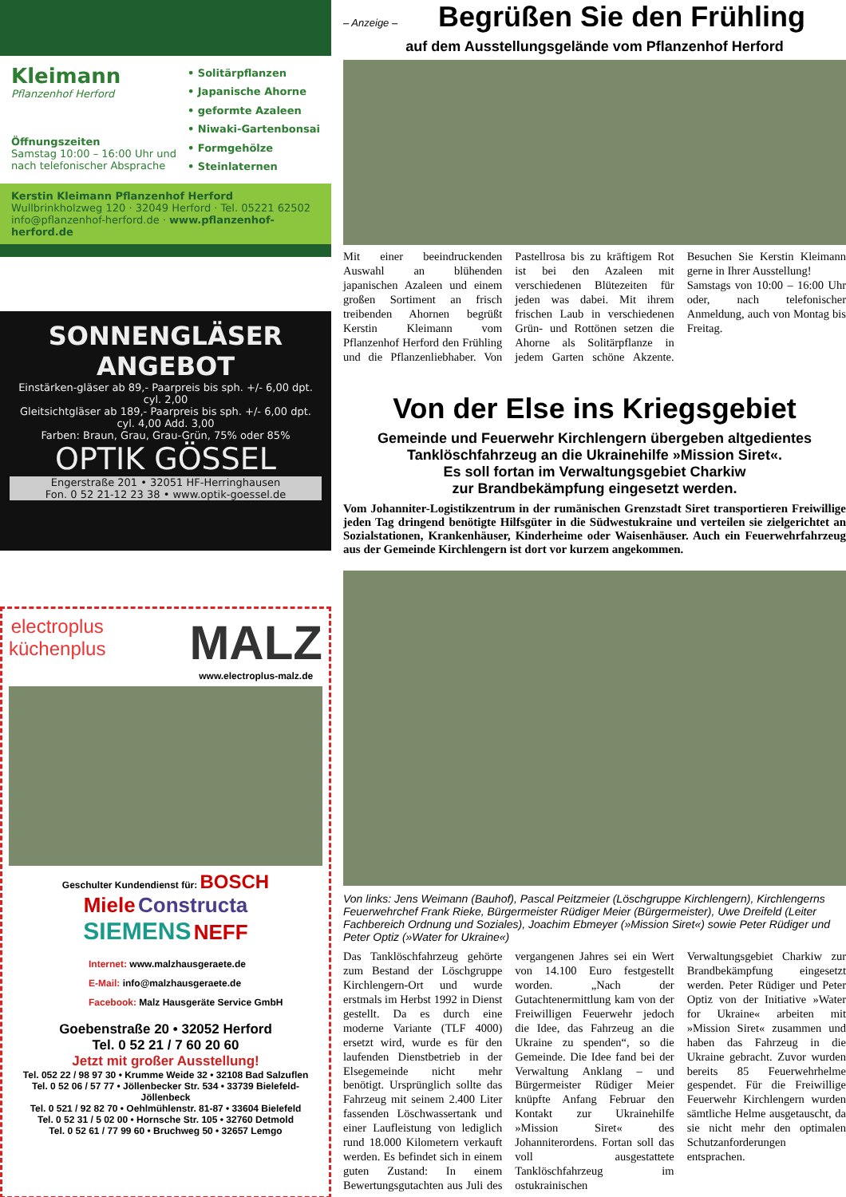Kleimann
Pflanzenhof Herford
Öffnungszeiten
Samstag 10:00 – 16:00 Uhr und
nach telefonischer Absprache
• Solitärpflanzen
• Japanische Ahorne
• geformte Azaleen
• Niwaki-Gartenbonsai
• Formgehölze
• Steinlaternen
Kerstin Kleimann Pflanzenhof Herford
Wullbrinkholzweg 120 · 32049 Herford · Tel. 05221 62502
info@pflanzenhof-herford.de · www.pflanzenhof-herford.de
SONNENGLÄSER
ANGEBOT
Einstärken-gläser ab 89,- Paarpreis bis sph. +/- 6,00 dpt. cyl. 2,00
Gleitsichtgläser ab 189,- Paarpreis bis sph. +/- 6,00 dpt. cyl. 4,00 Add. 3,00
Farben: Braun, Grau, Grau-Grün, 75% oder 85%
OPTIK GÖSSEL
Engerstraße 201 • 32051 HF-Herringhausen
Fon. 0 52 21-12 23 38 • www.optik-goessel.de
electroplus
küchenplus
MALZ
www.electroplus-malz.de
Geschulter Kundendienst für: BOSCH
Miele Constructa
SIEMENS NEFF
Internet: www.malzhausgeraete.de
E-Mail: info@malzhausgeraete.de
Facebook: Malz Hausgeräte Service GmbH
Goebenstraße 20 • 32052 Herford
Tel. 0 52 21 / 7 60 20 60
Jetzt mit großer Ausstellung!
Tel. 052 22 / 98 97 30 • Krumme Weide 32 • 32108 Bad Salzuflen
Tel. 0 52 06 / 57 77 • Jöllenbecker Str. 534 • 33739 Bielefeld-Jöllenbeck
Tel. 0 521 / 92 82 70 • Oehlmühlenstr. 81-87 • 33604 Bielefeld
Tel. 0 52 31 / 5 02 00 • Hornsche Str. 105 • 32760 Detmold
Tel. 0 52 61 / 77 99 60 • Bruchweg 50 • 32657 Lemgo
– Anzeige –
Begrüßen Sie den Frühling
auf dem Ausstellungsgelände vom Pflanzenhof Herford
Mit einer beeindruckenden Auswahl an blühenden japanischen Azaleen und einem großen Sortiment an frisch treibenden Ahornen begrüßt Kerstin Kleimann vom Pflanzenhof Herford den Frühling und die Pflanzenliebhaber. Von Pastellrosa bis zu kräftigem Rot ist bei den Azaleen mit verschiedenen Blütezeiten für jeden was dabei. Mit ihrem frischen Laub in verschiedenen Grün- und Rottönen setzen die Ahorne als Solitärpflanze in jedem Garten schöne Akzente. Besuchen Sie Kerstin Kleimann gerne in Ihrer Ausstellung!
Samstags von 10:00 – 16:00 Uhr oder, nach telefonischer Anmeldung, auch von Montag bis Freitag.
Von der Else ins Kriegsgebiet
Gemeinde und Feuerwehr Kirchlengern übergeben altgedientes Tanklöschfahrzeug an die Ukrainehilfe »Mission Siret«.
Es soll fortan im Verwaltungsgebiet Charkiw
zur Brandbekämpfung eingesetzt werden.
Vom Johanniter-Logistikzentrum in der rumänischen Grenzstadt Siret transportieren Freiwillige jeden Tag dringend benötigte Hilfsgüter in die Südwestukraine und verteilen sie zielgerichtet an Sozialstationen, Krankenhäuser, Kinderheime oder Waisenhäuser. Auch ein Feuerwehrfahrzeug aus der Gemeinde Kirchlengern ist dort vor kurzem angekommen.
Von links: Jens Weimann (Bauhof), Pascal Peitzmeier (Löschgruppe Kirchlengern), Kirchlengerns Feuerwehrchef Frank Rieke, Bürgermeister Rüdiger Meier (Bürgermeister), Uwe Dreifeld (Leiter Fachbereich Ordnung und Soziales), Joachim Ebmeyer (»Mission Siret«) sowie Peter Rüdiger und Peter Optiz (»Water for Ukraine«)
Das Tanklöschfahrzeug gehörte zum Bestand der Löschgruppe Kirchlengern-Ort und wurde erstmals im Herbst 1992 in Dienst gestellt. Da es durch eine moderne Variante (TLF 4000) ersetzt wird, wurde es für den laufenden Dienstbetrieb in der Elsegemeinde nicht mehr benötigt. Ursprünglich sollte das Fahrzeug mit seinem 2.400 Liter fassenden Löschwassertank und einer Laufleistung von lediglich rund 18.000 Kilometern verkauft werden. Es befindet sich in einem guten Zustand: In einem Bewertungsgutachten aus Juli des vergangenen Jahres sei ein Wert von 14.100 Euro festgestellt worden. „Nach der Gutachtenermittlung kam von der Freiwilligen Feuerwehr jedoch die Idee, das Fahrzeug an die Ukraine zu spenden“, so die Gemeinde. Die Idee fand bei der Verwaltung Anklang – und Bürgermeister Rüdiger Meier knüpfte Anfang Februar den Kontakt zur Ukrainehilfe »Mission Siret« des Johanniterordens. Fortan soll das voll ausgestattete Tanklöschfahrzeug im ostukrainischen Verwaltungsgebiet Charkiw zur Brandbekämpfung eingesetzt werden. Peter Rüdiger und Peter Optiz von der Initiative »Water for Ukraine« arbeiten mit »Mission Siret« zusammen und haben das Fahrzeug in die Ukraine gebracht. Zuvor wurden bereits 85 Feuerwehrhelme gespendet. Für die Freiwillige Feuerwehr Kirchlengern wurden sämtliche Helme ausgetauscht, da sie nicht mehr den optimalen Schutzanforderungen entsprachen.